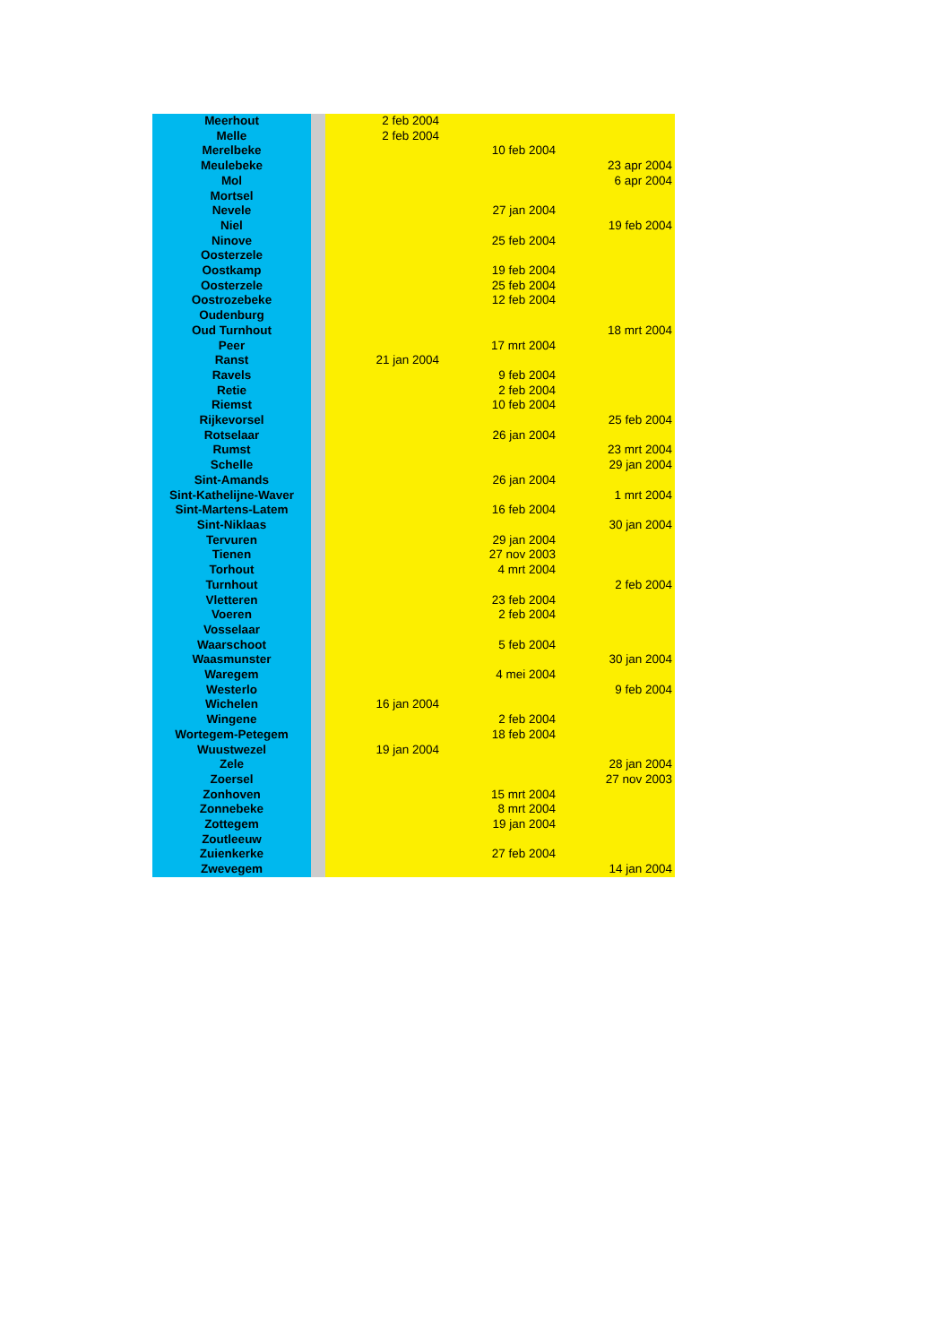| Meerhout | | 2 feb 2004 | | |
| Melle | | 2 feb 2004 | | |
| Merelbeke | | | 10 feb 2004 | |
| Meulebeke | | | | 23 apr 2004 |
| Mol | | | | 6 apr 2004 |
| Mortsel | | | | |
| Nevele | | | 27 jan 2004 | |
| Niel | | | | 19 feb 2004 |
| Ninove | | | 25 feb 2004 | |
| Oosterzele | | | | |
| Oostkamp | | | 19 feb 2004 | |
| Oosterzele | | | 25 feb 2004 | |
| Oostrozebeke | | | 12 feb 2004 | |
| Oudenburg | | | | |
| Oud Turnhout | | | | 18 mrt 2004 |
| Peer | | | 17 mrt 2004 | |
| Ranst | | 21 jan 2004 | | |
| Ravels | | | 9 feb 2004 | |
| Retie | | | 2 feb 2004 | |
| Riemst | | | 10 feb 2004 | |
| Rijkevorsel | | | | 25 feb 2004 |
| Rotselaar | | | 26 jan 2004 | |
| Rumst | | | | 23 mrt 2004 |
| Schelle | | | | 29 jan 2004 |
| Sint-Amands | | | 26 jan 2004 | |
| Sint-Kathelijne-Waver | | | | 1 mrt 2004 |
| Sint-Martens-Latem | | | 16 feb 2004 | |
| Sint-Niklaas | | | | 30 jan 2004 |
| Tervuren | | | 29 jan 2004 | |
| Tienen | | | 27 nov 2003 | |
| Torhout | | | 4 mrt 2004 | |
| Turnhout | | | | 2 feb 2004 |
| Vletteren | | | 23 feb 2004 | |
| Voeren | | | 2 feb 2004 | |
| Vosselaar | | | | |
| Waarschoot | | | 5 feb 2004 | |
| Waasmunster | | | | 30 jan 2004 |
| Waregem | | | 4 mei 2004 | |
| Westerlo | | | | 9 feb 2004 |
| Wichelen | | 16 jan 2004 | | |
| Wingene | | | 2 feb 2004 | |
| Wortegem-Petegem | | | 18 feb 2004 | |
| Wuustwezel | | 19 jan 2004 | | |
| Zele | | | | 28 jan 2004 |
| Zoersel | | | | 27 nov 2003 |
| Zonhoven | | | 15 mrt 2004 | |
| Zonnebeke | | | 8 mrt 2004 | |
| Zottegem | | | 19 jan 2004 | |
| Zoutleeuw | | | | |
| Zuienkerke | | | 27 feb 2004 | |
| Zwevegem | | | | 14 jan 2004 |